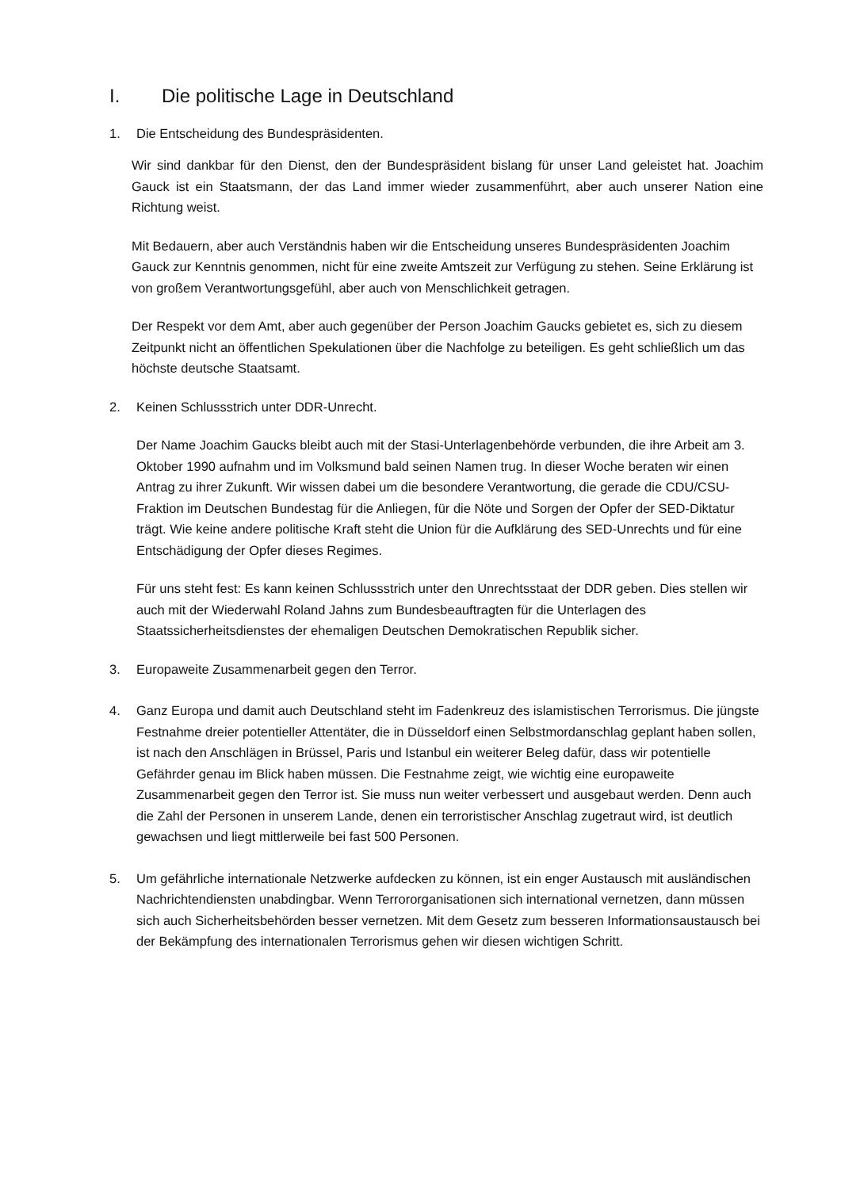I. Die politische Lage in Deutschland
1. Die Entscheidung des Bundespräsidenten.
Wir sind dankbar für den Dienst, den der Bundespräsident bislang für unser Land geleistet hat. Joachim Gauck ist ein Staatsmann, der das Land immer wieder zusammenführt, aber auch unserer Nation eine Richtung weist.
Mit Bedauern, aber auch Verständnis haben wir die Entscheidung unseres Bundespräsidenten Joachim Gauck zur Kenntnis genommen, nicht für eine zweite Amtszeit zur Verfügung zu stehen. Seine Erklärung ist von großem Verantwortungsgefühl, aber auch von Menschlichkeit getragen.
Der Respekt vor dem Amt, aber auch gegenüber der Person Joachim Gaucks gebietet es, sich zu diesem Zeitpunkt nicht an öffentlichen Spekulationen über die Nachfolge zu beteiligen. Es geht schließlich um das höchste deutsche Staatsamt.
2. Keinen Schlussstrich unter DDR-Unrecht.
Der Name Joachim Gaucks bleibt auch mit der Stasi-Unterlagenbehörde verbunden, die ihre Arbeit am 3. Oktober 1990 aufnahm und im Volksmund bald seinen Namen trug. In dieser Woche beraten wir einen Antrag zu ihrer Zukunft. Wir wissen dabei um die besondere Verantwortung, die gerade die CDU/CSU-Fraktion im Deutschen Bundestag für die Anliegen, für die Nöte und Sorgen der Opfer der SED-Diktatur trägt. Wie keine andere politische Kraft steht die Union für die Aufklärung des SED-Unrechts und für eine Entschädigung der Opfer dieses Regimes.
Für uns steht fest: Es kann keinen Schlussstrich unter den Unrechtsstaat der DDR geben. Dies stellen wir auch mit der Wiederwahl Roland Jahns zum Bundesbeauftragten für die Unterlagen des Staatssicherheitsdienstes der ehemaligen Deutschen Demokratischen Republik sicher.
3. Europaweite Zusammenarbeit gegen den Terror.
4. Ganz Europa und damit auch Deutschland steht im Fadenkreuz des islamistischen Terrorismus. Die jüngste Festnahme dreier potentieller Attentäter, die in Düsseldorf einen Selbstmordanschlag geplant haben sollen, ist nach den Anschlägen in Brüssel, Paris und Istanbul ein weiterer Beleg dafür, dass wir potentielle Gefährder genau im Blick haben müssen. Die Festnahme zeigt, wie wichtig eine europaweite Zusammenarbeit gegen den Terror ist. Sie muss nun weiter verbessert und ausgebaut werden. Denn auch die Zahl der Personen in unserem Lande, denen ein terroristischer Anschlag zugetraut wird, ist deutlich gewachsen und liegt mittlerweile bei fast 500 Personen.
5. Um gefährliche internationale Netzwerke aufdecken zu können, ist ein enger Austausch mit ausländischen Nachrichtendiensten unabdingbar. Wenn Terrororganisationen sich international vernetzen, dann müssen sich auch Sicherheitsbehörden besser vernetzen. Mit dem Gesetz zum besseren Informationsaustausch bei der Bekämpfung des internationalen Terrorismus gehen wir diesen wichtigen Schritt.